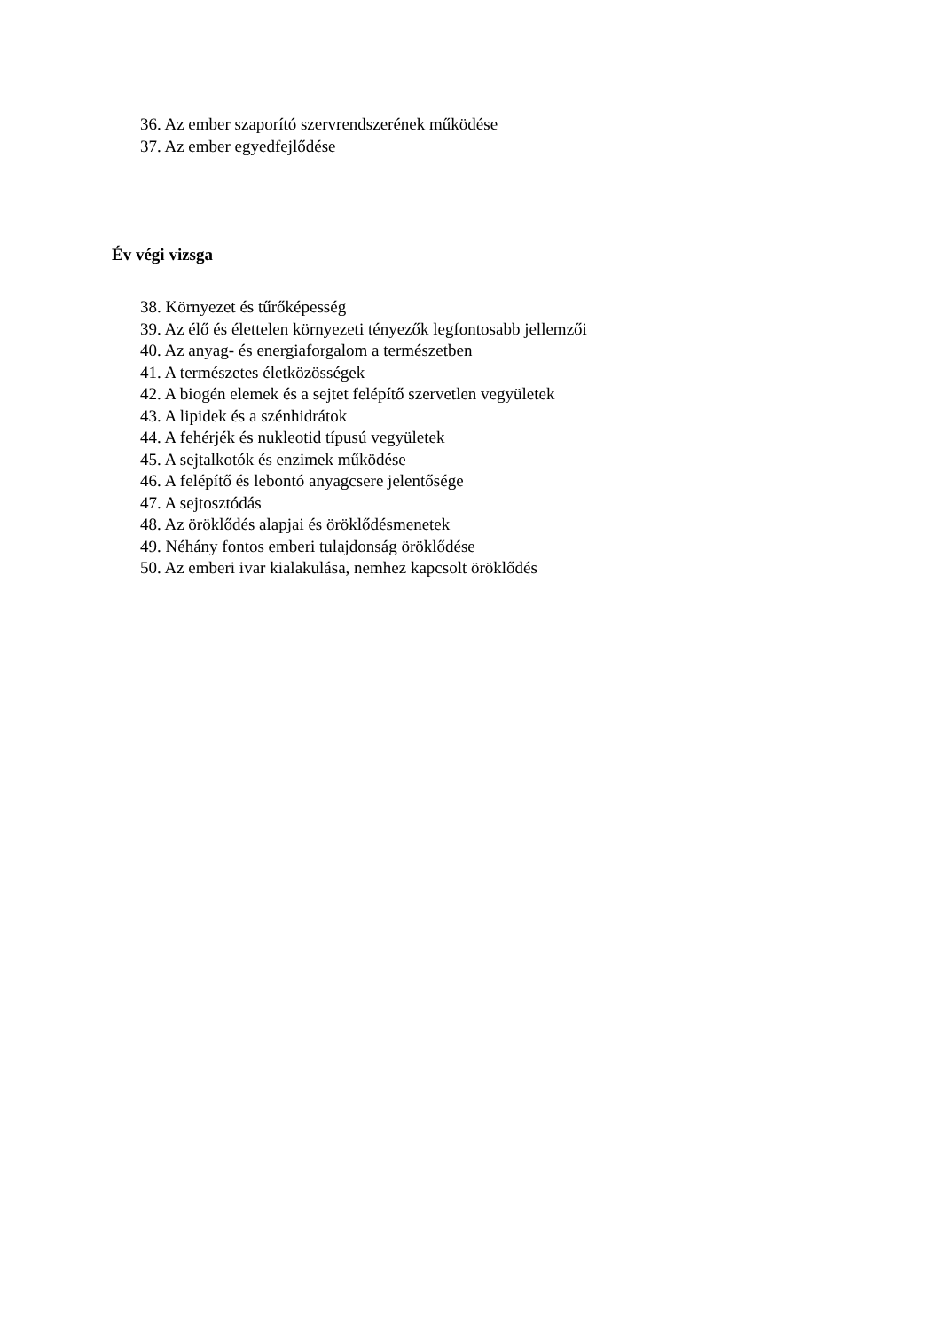36. Az ember szaporító szervrendszerének működése
37. Az ember egyedfejlődése
Év végi vizsga
38. Környezet és tűrőképesség
39. Az élő és élettelen környezeti tényezők legfontosabb jellemzői
40. Az anyag- és energiaforgalom a természetben
41. A természetes életközösségek
42. A biogén elemek és a sejtet felépítő szervetlen vegyületek
43. A lipidek és a szénhidrátok
44. A fehérjék és nukleotid típusú vegyületek
45. A sejtalkotók és enzimek működése
46. A felépítő és lebontó anyagcsere jelentősége
47. A sejtosztódás
48. Az öröklődés alapjai és öröklődésmenetek
49. Néhány fontos emberi tulajdonság öröklődése
50. Az emberi ivar kialakulása, nemhez kapcsolt öröklődés